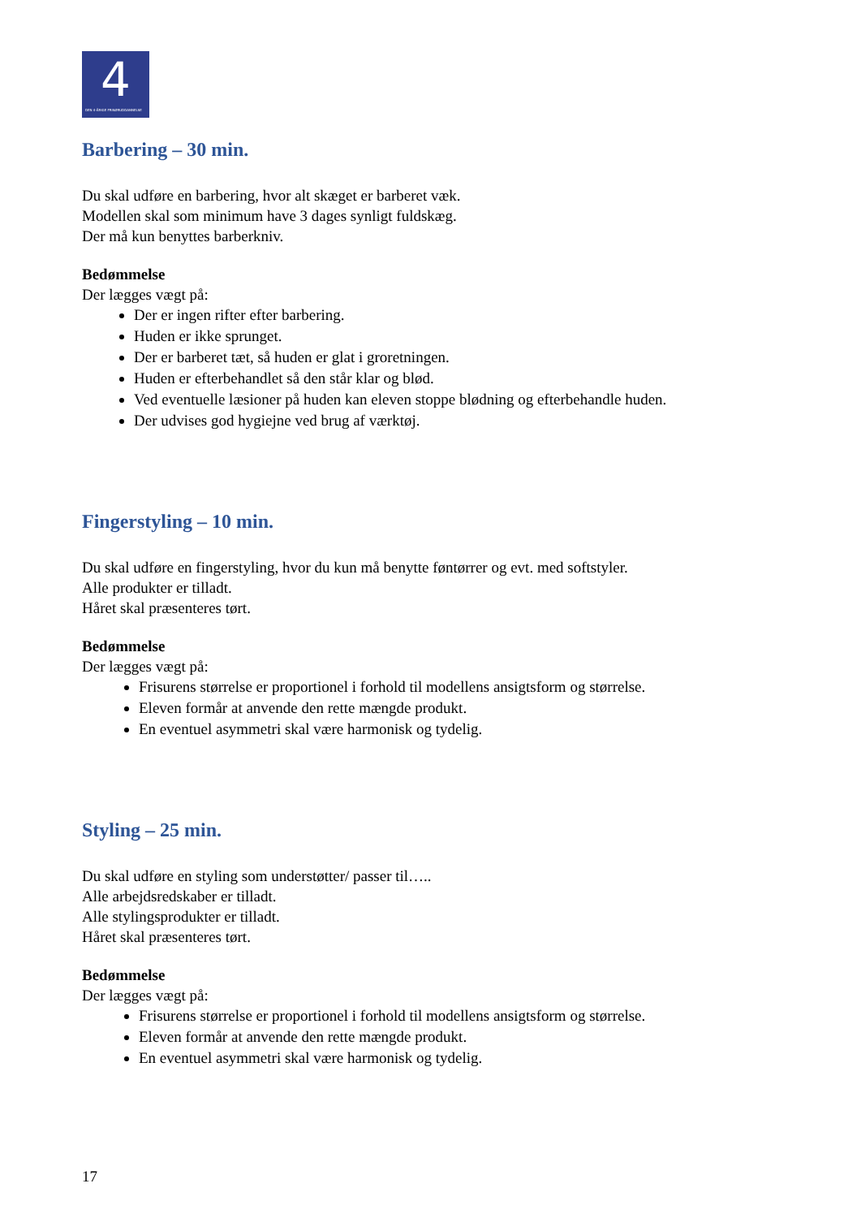4
DEN 4-ÅRIGE FRISØRUDDANNELSE
Barbering – 30 min.
Du skal udføre en barbering, hvor alt skæget er barberet væk.
Modellen skal som minimum have 3 dages synligt fuldskæg.
Der må kun benyttes barberkniv.
Bedømmelse
Der lægges vægt på:
Der er ingen rifter efter barbering.
Huden er ikke sprunget.
Der er barberet tæt, så huden er glat i groretningen.
Huden er efterbehandlet så den står klar og blød.
Ved eventuelle læsioner på huden kan eleven stoppe blødning og efterbehandle huden.
Der udvises god hygiejne ved brug af værktøj.
Fingerstyling – 10 min.
Du skal udføre en fingerstyling, hvor du kun må benytte føntørrer og evt. med softstyler.
Alle produkter er tilladt.
Håret skal præsenteres tørt.
Bedømmelse
Der lægges vægt på:
Frisurens størrelse er proportionel i forhold til modellens ansigtsform og størrelse.
Eleven formår at anvende den rette mængde produkt.
En eventuel asymmetri skal være harmonisk og tydelig.
Styling – 25 min.
Du skal udføre en styling som understøtter/ passer til…..
Alle arbejdsredskaber er tilladt.
Alle stylingsprodukter er tilladt.
Håret skal præsenteres tørt.
Bedømmelse
Der lægges vægt på:
Frisurens størrelse er proportionel i forhold til modellens ansigtsform og størrelse.
Eleven formår at anvende den rette mængde produkt.
En eventuel asymmetri skal være harmonisk og tydelig.
17